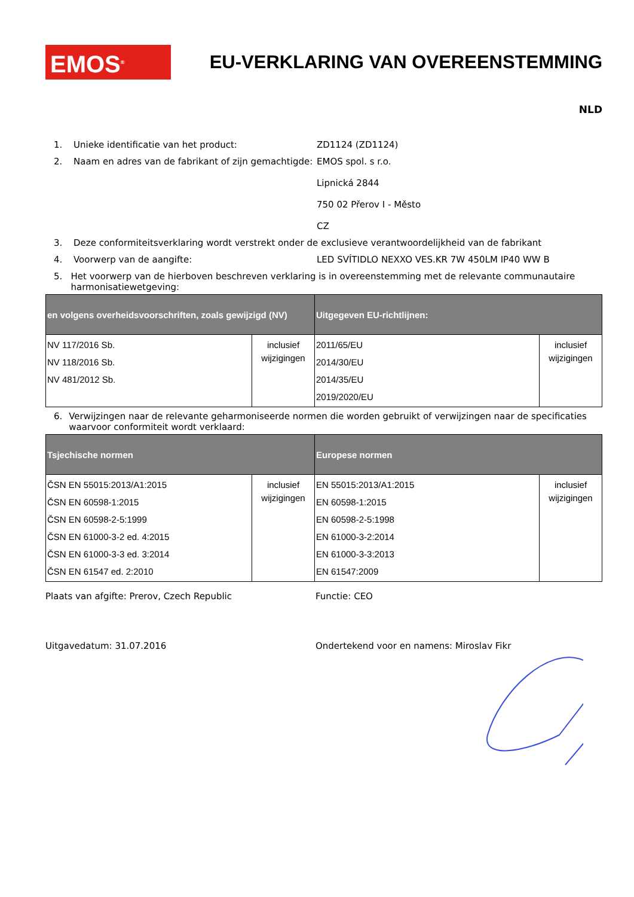EMOS<sup>®</sup>
EU-VERKLARING VAN OVEREENSTEMMING
NLD
1. Unieke identificatie van het product: ZD1124 (ZD1124)
2. Naam en adres van de fabrikant of zijn gemachtigde:
EMOS spol. s r.o.
Lipnická 2844
750 02 Přerov I - Město
CZ
3. Deze conformiteitsverklaring wordt verstrekt onder de exclusieve verantwoordelijkheid van de fabrikant
4. Voorwerp van de aangifte: LED SVÍTIDLO NEXXO VES.KR 7W 450LM IP40 WW B
5. Het voorwerp van de hierboven beschreven verklaring is in overeenstemming met de relevante communautaire harmonisatiewetgeving:
| en volgens overheidsvoorschriften, zoals gewijzigd (NV) | | Uitgegeven EU-richtlijnen: | |
| --- | --- | --- | --- |
| NV 117/2016 Sb. NV 118/2016 Sb. NV 481/2012 Sb. | inclusief wijzigingen | 2011/65/EU 2014/30/EU 2014/35/EU 2019/2020/EU | inclusief wijzigingen |
6. Verwijzingen naar de relevante geharmoniseerde normen die worden gebruikt of verwijzingen naar de specificaties waarvoor conformiteit wordt verklaard:
| Tsjechische normen | | Europese normen | |
| --- | --- | --- | --- |
| ČSN EN 55015:2013/A1:2015 ČSN EN 60598-1:2015 ČSN EN 60598-2-5:1999 ČSN EN 61000-3-2 ed. 4:2015 ČSN EN 61000-3-3 ed. 3:2014 ČSN EN 61547 ed. 2:2010 | inclusief wijzigingen | EN 55015:2013/A1:2015 EN 60598-1:2015 EN 60598-2-5:1998 EN 61000-3-2:2014 EN 61000-3-3:2013 EN 61547:2009 | inclusief wijzigingen |
Plaats van afgifte: Prerov, Czech Republic Functie: CEO
Uitgavedatum: 31.07.2016 Ondertekend voor en namens: Miroslav Fikr